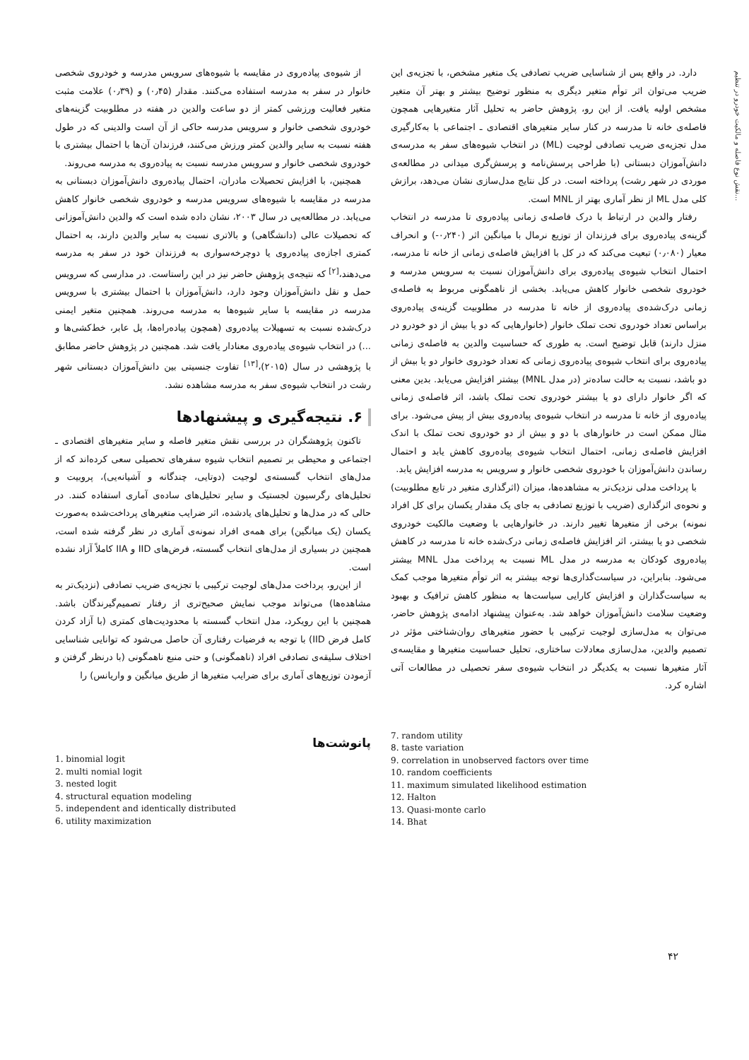نقش نوع فاصله و مالکیت خودرو در تنظیم...
از شیوه‌ی پیاده‌روی در مقایسه با شیوه‌های سرویس مدرسه و خودروی شخصی خانوار در سفر به مدرسه استفاده می‌کنند. مقدار (۰٫۴۵) و (۰٫۳۹) علامت مثبت متغیر فعالیت ورزشی کمتر از دو ساعت والدین در هفته در مطلوبیت گزینه‌های خودروی شخصی خانوار و سرویس مدرسه حاکی از آن است والدینی که در طول هفته نسبت به سایر والدین کمتر ورزش می‌کنند، فرزندان آن‌ها با احتمال بیشتری با خودروی شخصی خانوار و سرویس مدرسه نسبت به پیاده‌روی به مدرسه می‌روند.
همچنین، با افزایش تحصیلات مادران، احتمال پیاده‌روی دانش‌آموزان دبستانی به مدرسه در مقایسه با شیوه‌های سرویس مدرسه و خودروی شخصی خانوار کاهش می‌یابد. در مطالعه‌یی در سال ۲۰۰۳، نشان داده شده است که والدین دانش‌آموزانی که تحصیلات عالی (دانشگاهی) و بالاتری نسبت به سایر والدین دارند، به احتمال کمتری اجازه‌ی پیاده‌روی یا دوچرخه‌سواری به فرزندان خود در سفر به مدرسه می‌دهند،<sup>[۲]</sup> که نتیجه‌ی پژوهش حاضر نیز در این راستاست. در مدارسی که سرویس حمل و نقل دانش‌آموزان وجود دارد، دانش‌آموزان با احتمال بیشتری با سرویس مدرسه در مقایسه با سایر شیوه‌ها به مدرسه می‌روند. همچنین متغیر ایمنی درک‌شده نسبت به تسهیلات پیاده‌روی (همچون پیاده‌راه‌ها، پل عابر، خط‌کشی‌ها و ...) در انتخاب شیوه‌ی پیاده‌روی معنادار یافت شد. همچنین در پژوهش حاضر مطابق با پژوهشی در سال (۲۰۱۵)،<sup>[۱۳]</sup> تفاوت جنسیتی بین دانش‌آموزان دبستانی شهر رشت در انتخاب شیوه‌ی سفر به مدرسه مشاهده نشد.
۶. نتیجه‌گیری و پیشنهادها
تاکنون پژوهشگران در بررسی نقش متغیر فاصله و سایر متغیرهای اقتصادی ـ اجتماعی و محیطی بر تصمیم انتخاب شیوه سفرهای تحصیلی سعی کرده‌اند که از مدل‌های انتخاب گسسته‌ی لوجیت (دوتایی، چندگانه و آشیانه‌یی)، پروبیت و تحلیل‌های رگرسیون لجستیک و سایر تحلیل‌های ساده‌ی آماری استفاده کنند. در حالی که در مدل‌ها و تحلیل‌های یادشده، اثر ضرایب متغیرهای پرداخت‌شده به‌صورت یکسان (یک میانگین) برای همه‌ی افراد نمونه‌ی آماری در نظر گرفته شده است، همچنین در بسیاری از مدل‌های انتخاب گسسته، فرض‌های IID و IIA کاملاً آزاد نشده است.
از این‌رو، پرداخت مدل‌های لوجیت ترکیبی با تجزیه‌ی ضریب تصادفی (نزدیک‌تر به مشاهده‌ها) می‌تواند موجب نمایش صحیح‌تری از رفتار تصمیم‌گیرندگان باشد. همچنین با این رویکرد، مدل انتخاب گسسته با محدودیت‌های کمتری (با آزاد کردن کامل فرض IID) با توجه به فرضیات رفتاری آن حاصل می‌شود که توانایی شناسایی اختلاف سلیقه‌ی تصادفی افراد (ناهمگونی) و حتی منبع ناهمگونی (با درنظر گرفتن و آزمودن توزیع‌های آماری برای ضرایب متغیرها از طریق میانگین و واریانس) را
دارد. در واقع پس از شناسایی ضریب تصادفی یک متغیر مشخص، با تجزیه‌ی این ضریب می‌توان اثر توأم متغیر دیگری به منظور توضیح بیشتر و بهتر آن متغیر مشخص اولیه یافت. از این رو، پژوهش حاضر به تحلیل آثار متغیرهایی همچون فاصله‌ی خانه تا مدرسه در کنار سایر متغیرهای اقتصادی ـ اجتماعی با به‌کارگیری مدل تجزیه‌ی ضریب تصادفی لوجیت (ML) در انتخاب شیوه‌های سفر به مدرسه‌ی دانش‌آموزان دبستانی (با طراحی پرسش‌نامه و پرسش‌گری میدانی در مطالعه‌ی موردی در شهر رشت) پرداخته است. در کل نتایج مدل‌سازی نشان می‌دهد، برازش کلی مدل ML از نظر آماری بهتر از MNL است.
رفتار والدین در ارتباط با درک فاصله‌ی زمانی پیاده‌روی تا مدرسه در انتخاب گزینه‌ی پیاده‌روی برای فرزندان از توزیع نرمال با میانگین اثر (۰٫۲۴۰-) و انحراف معیار (۰٫۰۸۰) تبعیت می‌کند که در کل با افزایش فاصله‌ی زمانی از خانه تا مدرسه، احتمال انتخاب شیوه‌ی پیاده‌روی برای دانش‌آموزان نسبت به سرویس مدرسه و خودروی شخصی خانوار کاهش می‌یابد. بخشی از ناهمگونی مربوط به فاصله‌ی زمانی درک‌شده‌ی پیاده‌روی از خانه تا مدرسه در مطلوبیت گزینه‌ی پیاده‌روی براساس تعداد خودروی تحت تملک خانوار (خانوارهایی که دو یا بیش از دو خودرو در منزل دارند) قابل توضیح است. به طوری که حساسیت والدین به فاصله‌ی زمانی پیاده‌روی برای انتخاب شیوه‌ی پیاده‌روی زمانی که تعداد خودروی خانوار دو یا بیش از دو باشد، نسبت به حالت ساده‌تر (در مدل MNL) بیشتر افزایش می‌یابد. بدین معنی که اگر خانوار دارای دو یا بیشتر خودروی تحت تملک باشد، اثر فاصله‌ی زمانی پیاده‌روی از خانه تا مدرسه در انتخاب شیوه‌ی پیاده‌روی بیش از پیش می‌شود. برای مثال ممکن است در خانوارهای با دو و بیش از دو خودروی تحت تملک با اندک افزایش فاصله‌ی زمانی، احتمال انتخاب شیوه‌ی پیاده‌روی کاهش یابد و احتمال رساندن دانش‌آموزان با خودروی شخصی خانوار و سرویس به مدرسه افزایش یابد.
با پرداخت مدلی نزدیک‌تر به مشاهده‌ها، میزان (اثرگذاری متغیر در تابع مطلوبیت) و نحوه‌ی اثرگذاری (ضریب با توزیع تصادفی به جای یک مقدار یکسان برای کل افراد نمونه) برخی از متغیرها تغییر دارند. در خانوارهایی با وضعیت مالکیت خودروی شخصی دو یا بیشتر، اثر افزایش فاصله‌ی زمانی درک‌شده خانه تا مدرسه در کاهش پیاده‌روی کودکان به مدرسه در مدل ML نسبت به پرداخت مدل MNL بیشتر می‌شود. بنابراین، در سیاست‌گذاری‌ها توجه بیشتر به اثر توأم متغیرها موجب کمک به سیاست‌گذاران و افزایش کارایی سیاست‌ها به منظور کاهش ترافیک و بهبود وضعیت سلامت دانش‌آموزان خواهد شد. به‌عنوان پیشنهاد ادامه‌ی پژوهش حاضر، می‌توان به مدل‌سازی لوجیت ترکیبی با حضور متغیرهای روان‌شناختی مؤثر در تصمیم والدین، مدل‌سازی معادلات ساختاری، تحلیل حساسیت متغیرها و مقایسه‌ی آثار متغیرها نسبت به یکدیگر در انتخاب شیوه‌ی سفر تحصیلی در مطالعات آتی اشاره کرد.
7. random utility
8. taste variation
9. correlation in unobserved factors over time
10. random coefficients
11. maximum simulated likelihood estimation
12. Halton
13. Quasi-monte carlo
14. Bhat
پانوشت‌ها
1. binomial logit
2. multi nomial logit
3. nested logit
4. structural equation modeling
5. independent and identically distributed
6. utility maximization
۴۲